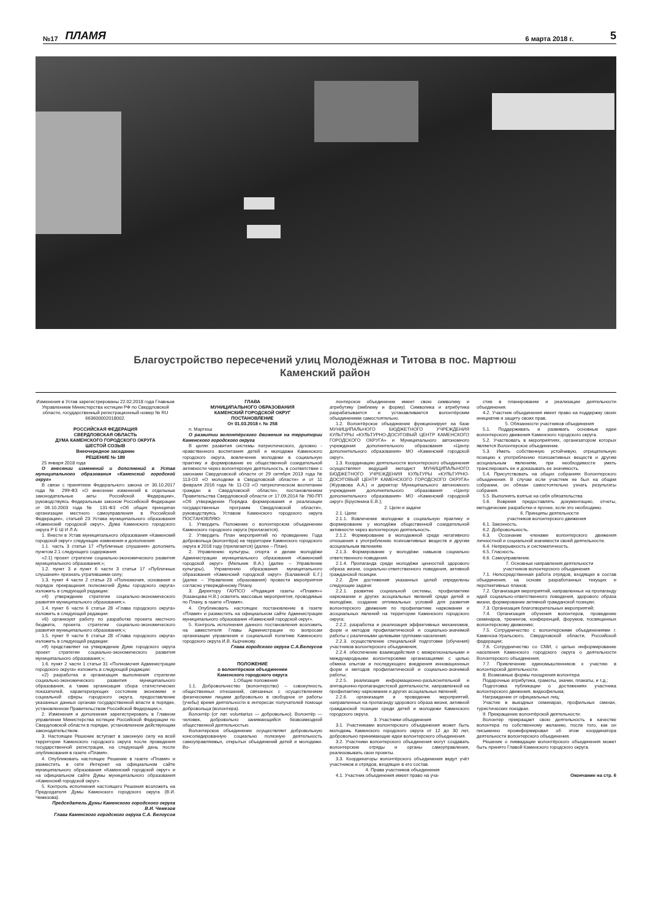№17 ПЛАМЯ 6 марта 2018 г. 5
Благоустройство пересечений улиц Молодёжная и Титова в пос. Мартюш
Каменский район
Изменения в Устав зарегистрированы 22.02.2018 года Главным Управлением Министерства юстиции РФ по Свердловской области, государственный регистрационный номер № RU 663600002018002.
РОССИЙСКАЯ ФЕДЕРАЦИЯ
СВЕРДЛОВСКАЯ ОБЛАСТЬ
ДУМА КАМЕНСКОГО ГОРОДСКОГО ОКРУГА
ШЕСТОЙ СОЗЫВ
Внеочередное заседание
РЕШЕНИЕ № 189
25 января 2018 года
О внесении изменений и дополнений в Устав муниципального образования «Каменский городской округ»
В связи с принятием Федерального закона от 30.10.2017 года № 299-ФЗ «О внесении изменений в отдельные законодательные акты Российской Федерации», руководствуясь Федеральным законом Российской Федерации от 06.10.2003 года № 131-ФЗ «Об общих принципах организации местного самоуправления в Российской Федерации», статьей 23 Устава муниципального образования «Каменский городской округ», Дума Каменского городского округа Р Е Ш И Л А:
1. Внести в Устав муниципального образования «Каменский городской округ» следующие изменения и дополнения:
1.1. часть 3 статьи 17 «Публичные слушания» дополнить пунктом 2.1 следующего содержания:
«2.1) проект стратегии социально-экономического развития муниципального образования;»;
1.2. пункт 3 и пункт 6 части 3 статьи 17 «Публичные слушания» признать утратившими силу;
1.3. пункт 4 части 2 статьи 23 «Полномочия, основания и порядок прекращения полномочий Думы городского округа» изложить в следующей редакции:
«4) утверждение стратегии социально-экономического развития муниципального образования;».
1.4. пункт 6 части 6 статьи 28 «Глава городского округа» изложить в следующей редакции:
«6) организует работу по разработке проекта местного бюджета, проекта стратегии социально-экономического развития муниципального образования;»;
1.5. пункт 9 части 6 статьи 28 «Глава городского округа» изложить в следующей редакции:
«9) представляет на утверждение Думе городского округа проект стратегии социально-экономического развития муниципального образования;»;
1.6. пункт 2 части 1 статьи 31 «Полномочия Администрации городского округа» изложить в следующей редакции:
«2) разработка и организация выполнения стратегии социально-экономического развития муниципального образования, а также организация сбора статистических показателей, характеризующих состояние экономики и социальной сферы городского округа, предоставление указанных данных органам государственной власти в порядке, установленном Правительством Российской Федерации;».
2. Изменения и дополнения зарегистрировать в Главном управлении Министерства юстиции Российской Федерации по Свердловской области в порядке, установленном действующим законодательством.
3. Настоящее Решение вступает в законную силу на всей территории Каменского городского округа после проведения государственной регистрации, на следующий день после опубликования в газете «Пламя».
4. Опубликовать настоящее Решение в газете «Пламя» и разместить в сети Интернет на официальном сайте муниципального образования «Каменский городской округ» и на официальном сайте Думы муниципального образования «Каменский городской округ».
5. Контроль исполнения настоящего Решения возложить на Председателя Думы Каменского городского округа (В.И. Чемезова).
Председатель Думы Каменского городского округа В.И. Чемезов
Глава Каменского городского округа С.А. Белоусов
ГЛАВА
МУНИЦИПАЛЬНОГО ОБРАЗОВАНИЯ
КАМЕНСКИЙ ГОРОДСКОЙ ОКРУГ
ПОСТАНОВЛЕНИЕ
От 01.03.2018 г. № 258
п. Мартюш
О развитии волонтёрского движения на территории Каменского городского округа
В целях развития системы патриотического, духовно - нравственного воспитания детей и молодежи Каменского городского округа, вовлечение молодежи в социальную практику и формирование ее общественной созидательной активности через волонтерскую деятельность, в соответствии с законами Свердловской области от 29 октября 2013 года № 113-ОЗ «О молодежи в Свердловской области» и от 11 февраля 2016 года № 11-ОЗ «О патриотическом воспитании граждан в Свердловской области», постановлением Правительства Свердловской области от 17.09.2014 № 790-ПП «Об утверждении Порядка формирования и реализации государственных программ Свердловской области», руководствуясь Уставом Каменского городского округа ПОСТАНОВЛЯЮ:
1. Утвердить Положение о волонтерском объединении Каменского городского округа (прилагается).
2. Утвердить План мероприятий по проведению Года добровольца (волонтёра) на территории Каменского городского округа в 2018 году (прилагается) (далее – План).
2. Управлению культуры, спорта и делам молодёжи Администрации муниципального образования «Каменский городской округ» (Мельник В.А.) (далее – Управление культуры), Управлению образования муниципального образования «Каменский городской округ» (Балакиной Е.Г.) (далее – Управление образования) провести мероприятия согласно утверждённому Плану.
3. Директору ГАУПСО «Редакция газеты «Пламя»» (Казанцева Н.В.) осветить массовые мероприятия, проводимые по Плану, в газете «Пламя».
4. Опубликовать настоящее постановление в газете «Пламя» и разместить на официальном сайте Администрации муниципального образования «Каменский городской округ».
5. Контроль исполнения данного постановления возложить на заместителя Главы Администрации по вопросам организации управления и социальной политике Каменского городского округа И.В. Кырчикову.
Глава городского округа С.А.Белоусов
ПОЛОЖЕНИЕ
о волонтёрском объединении
Каменского городского округа
1.Общие положения
1.1. Добровольчество (волонтерство) – совокупность общественных отношений, связанных с осуществлением физическими лицами добровольно в свободное от работы (учебы) время деятельности в интересах получателей помощи добровольца (волонтера).
Волонтёр (от лат. voluntarius — добровольно). Волонтёр — человек, добровольно занимающийся безвозмездной общественной деятельностью.
Волонтерское объединение осуществляет добровольную консолидированную социально полезную деятельность самоуправляемых, открытых объединений детей и молодежи. Во-
лонтерское объединение имеет свою символику и атрибутику (эмблему и форму). Символика и атрибутика разрабатывается и устанавливается волонтёрским объединением самостоятельно.
1.2. Волонтёрское объединение функционирует на базе МУНИЦИПАЛЬНОГО БЮДЖЕТНОГО УЧРЕЖДЕНИЯ КУЛЬТУРЫ «КУЛЬТУРНО-ДОСУГОВЫЙ ЦЕНТР КАМЕНСКОГО ГОРОДСКОГО ОКРУГА» и Муниципального автономного учреждения дополнительного образования «Центр дополнительного образования» МО «Каменский городской округ».
1.3. Координацию деятельности волонтерского объединения осуществляют ведущий методист МУНИЦИПАЛЬНОГО БЮДЖЕТНОГО УЧРЕЖДЕНИЯ КУЛЬТУРЫ «КУЛЬТУРНО-ДОСУГОВЫЙ ЦЕНТР КАМЕНСКОГО ГОРОДСКОГО ОКРУГА» (Журавова А.А.) и директор Муниципального автономного учреждения дополнительного образования «Центр дополнительного образования» МО «Каменский городской округ» (Брусянина Е.В.);
2. Цели и задачи
2.1. Цели:
2.1.1. Вовлечение молодежи в социальную практику и формирование у молодёжи общественной созидательной активности через волонтерскую деятельность.
2.1.2. Формирование в молодежной среде негативного отношения к употреблению психоактивных веществ и другим асоциальным явлениям.
2.1.3. Формирование у молодёжи навыков социально ответственного поведения.
2.1.4. Пропаганда среди молодёжи ценностей здорового образа жизни, социально-ответственного поведения, активной гражданской позиции.
2.2. Для достижения указанных целей определены следующие задачи:
2.2.1. развитие социальной системы, профилактики наркомании и других асоциальных явлений среди детей и молодёжи, создание оптимальных условий для развития волонтерского движения по профилактике наркомании и асоциальных явлений на территории Каменского городского округа;
2.2.2. разработка и реализация эффективных механизмов, форм и методов профилактической и социально-значимой работы с различными целевыми группами населения;
2.2.3. осуществление специальной подготовки (обучения) участников волонтерского объединения;
2.2.4. обеспечение взаимодействия с межрегиональными и международными волонтерскими организациями с целью обмена опытом и последующего внедрения инновационных форм и методов профилактической и социально-значимой работы;
2.2.5. реализация информационно-разъяснительной и агитационно-пропагандистской деятельности, направленной на профилактику наркомании и других асоциальных явлений;
2.2.6. организация и проведение мероприятий, направленных на пропаганду здорового образа жизни, активной гражданской позиции среди детей и молодежи Каменского городского округа.
3. Участники объединения
3.1. Участниками волонтерского объединения может быть молодежь Каменского городского округа от 12 до 30 лет, добровольно принимающие идеи волонтерского объединения.
3.2. Участники волонтерского объединения могут создавать волонтерские отряды и органы самоуправления, реализовывать свои проекты.
3.3. Координаторы волонтёрского объединения ведут учёт участников и отрядов, входящих в его состав.
4. Права участников объединения
4.1. Участник объединения имеет право на уча-
стие в планировании и реализации деятельности объединения.
4.2. Участник объединения имеет право на поддержку своих инициатив и защиту своих прав.
5. Обязанности участников объединения
5.1. Поддерживать и развивать основные идеи волонтерского движения Каменского городского округа.
5.2. Участвовать в мероприятиях, организатором которых является Волонтерское объединение.
5.3. Иметь собственную устойчивую, отрицательную позицию к употреблению психоактивных веществ и другим асоциальным явлениям, при необходимости уметь транслировать ее и доказывать ее значимость.
5.4. Присутствовать на общих собраниях Волонтерского объединения. В случае если участник не был на общем собрании, он обязан самостоятельно узнать результаты собрания.
5.5. Выполнять взятые на себя обязательства
5.6. Вовремя предоставлять документацию, отчеты, методические разработки и прочее, если это необходимо.
6. Принципы деятельности
участников волонтерского движения
6.1. Законность.
6.2. Добровольность.
6.3. Осознание членами волонтерского движения личностной и социальной значимости своей деятельности.
6.4. Непрерывность и систематичность.
6.5. Гласность.
6.6. Самоуправление.
7. Основные направления деятельности
участников волонтерского объединения
7.1. Непосредственная работа отрядов, входящих в состав объединения, на основе разработанных текущих и перспективных планов;
7.2. Организация мероприятий, направленных на пропаганду идей социально-ответственного поведения, здорового образа жизни, формирование активной гражданской позиции;
7.3. Организация благотворительных мероприятий;
7.4. Организация обучения волонтеров, проведение семинаров, тренингов, конференций, форумов, посвященных волонтерскому движению;
7.5. Сотрудничество с волонтерскими объединениями г. Каменска-Уральского, Свердловской области, Российской федерации;
7.6. Сотрудничество со СМИ, с целью информирование населения Каменского городского округа о деятельности Волонтерского объединения;
7.7. Привлечение единомышленников к участию в волонтерской деятельности.
8. Возможные формы поощрения волонтера
Подарочные атрибутика, грамоты, значки, плакаты, и т.д.;
Подготовка публикации о достижениях участника волонтерского движения, видеофильма;
Награждение от официальных лиц;
Участие в выездных семинарах, профильных сменах, туристических поездках.
9. Прекращение волонтёрской деятельности.
Волонтер прекращает свою деятельность в качестве волонтера по собственному желанию, после того, как он письменно проинформировал об этом координатора деятельности волонтерского объединения.
Решение о ликвидации волонтёрского объединения может быть принято Главой Каменского городского округа.
Окончание на стр. 6